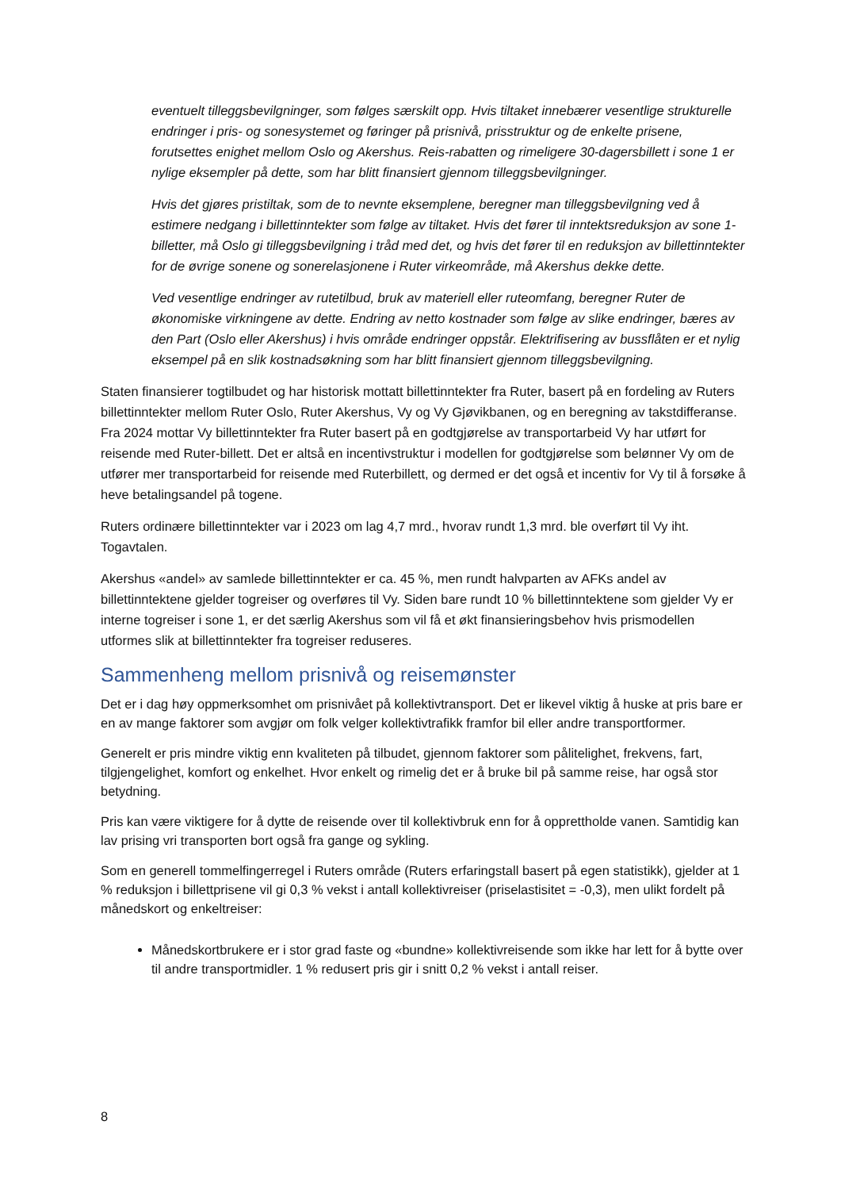eventuelt tilleggsbevilgninger, som følges særskilt opp. Hvis tiltaket innebærer vesentlige strukturelle endringer i pris- og sonesystemet og føringer på prisnivå, prisstruktur og de enkelte prisene, forutsettes enighet mellom Oslo og Akershus. Reis-rabatten og rimeligere 30-dagersbillett i sone 1 er nylige eksempler på dette, som har blitt finansiert gjennom tilleggsbevilgninger.
Hvis det gjøres pristiltak, som de to nevnte eksemplene, beregner man tilleggsbevilgning ved å estimere nedgang i billettinntekter som følge av tiltaket. Hvis det fører til inntektsreduksjon av sone 1-billetter, må Oslo gi tilleggsbevilgning i tråd med det, og hvis det fører til en reduksjon av billettinntekter for de øvrige sonene og sonerelasjonene i Ruter virkeområde, må Akershus dekke dette.
Ved vesentlige endringer av rutetilbud, bruk av materiell eller ruteomfang, beregner Ruter de økonomiske virkningene av dette. Endring av netto kostnader som følge av slike endringer, bæres av den Part (Oslo eller Akershus) i hvis område endringer oppstår. Elektrifisering av bussflåten er et nylig eksempel på en slik kostnadsøkning som har blitt finansiert gjennom tilleggsbevilgning.
Staten finansierer togtilbudet og har historisk mottatt billettinntekter fra Ruter, basert på en fordeling av Ruters billettinntekter mellom Ruter Oslo, Ruter Akershus, Vy og Vy Gjøvikbanen, og en beregning av takstdifferanse. Fra 2024 mottar Vy billettinntekter fra Ruter basert på en godtgjørelse av transportarbeid Vy har utført for reisende med Ruter-billett. Det er altså en incentivstruktur i modellen for godtgjørelse som belønner Vy om de utfører mer transportarbeid for reisende med Ruterbillett, og dermed er det også et incentiv for Vy til å forsøke å heve betalingsandel på togene.
Ruters ordinære billettinntekter var i 2023 om lag 4,7 mrd., hvorav rundt 1,3 mrd. ble overført til Vy iht. Togavtalen.
Akershus «andel» av samlede billettinntekter er ca. 45 %, men rundt halvparten av AFKs andel av billettinntektene gjelder togreiser og overføres til Vy. Siden bare rundt 10 % billettinntektene som gjelder Vy er interne togreiser i sone 1, er det særlig Akershus som vil få et økt finansieringsbehov hvis prismodellen utformes slik at billettinntekter fra togreiser reduseres.
Sammenheng mellom prisnivå og reisemønster
Det er i dag høy oppmerksomhet om prisnivået på kollektivtransport. Det er likevel viktig å huske at pris bare er en av mange faktorer som avgjør om folk velger kollektivtrafikk framfor bil eller andre transportformer.
Generelt er pris mindre viktig enn kvaliteten på tilbudet, gjennom faktorer som pålitelighet, frekvens, fart, tilgjengelighet, komfort og enkelhet. Hvor enkelt og rimelig det er å bruke bil på samme reise, har også stor betydning.
Pris kan være viktigere for å dytte de reisende over til kollektivbruk enn for å opprettholde vanen. Samtidig kan lav prising vri transporten bort også fra gange og sykling.
Som en generell tommelfingerregel i Ruters område (Ruters erfaringstall basert på egen statistikk), gjelder at 1 % reduksjon i billettprisene vil gi 0,3 % vekst i antall kollektivreiser (priselastisitet = -0,3), men ulikt fordelt på månedskort og enkeltreiser:
Månedskortbrukere er i stor grad faste og «bundne» kollektivreisende som ikke har lett for å bytte over til andre transportmidler. 1 % redusert pris gir i snitt 0,2 % vekst i antall reiser.
8